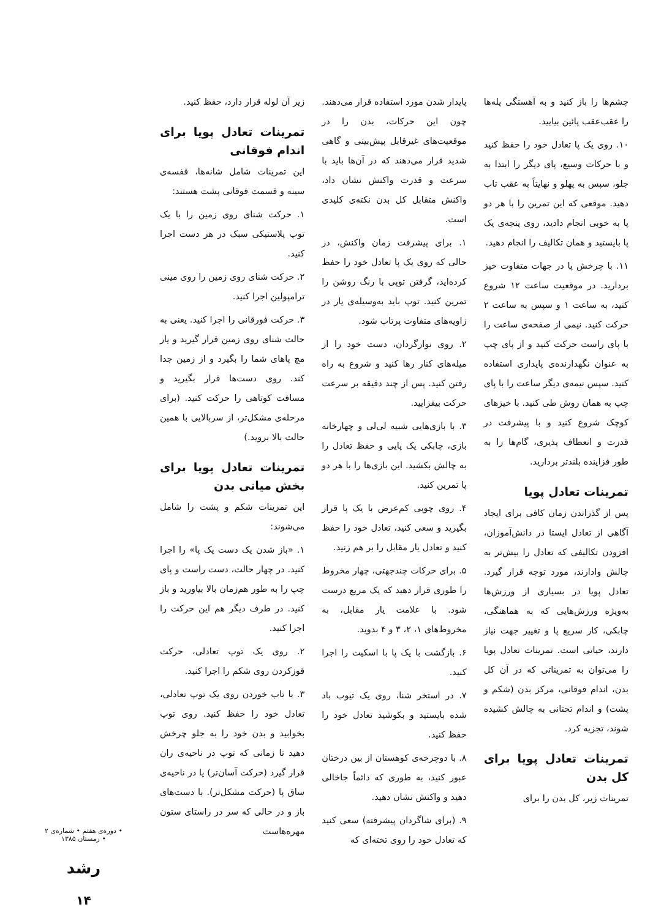چشم‌ها را باز کنید و به آهستگی پله‌ها را عقب‌عقب پائین بیایید.
۱۰. روی یک پا تعادل خود را حفظ کنید و با حرکات وسیع، پای دیگر را ابتدا به جلو، سپس به پهلو و نهایتاً به عقب تاب دهید. موقعی که این تمرین را با هر دو پا به خوبی انجام دادید، روی پنجه‌ی یک پا بایستید و همان تکالیف را انجام دهید.
۱۱. با چرخش پا در جهات متفاوت خیز بردارید. در موقعیت ساعت ۱۲ شروع کنید، به ساعت ۱ و سپس به ساعت ۲ حرکت کنید. نیمی از صفحه‌ی ساعت را با پای راست حرکت کنید و از پای چپ به عنوان نگهدارنده‌ی پایداری استفاده کنید. سپس نیمه‌ی دیگر ساعت را با پای چپ به همان روش طی کنید. با خیزهای کوچک شروع کنید و با پیشرفت در قدرت و انعطاف پذیری، گام‌ها را به طور فزاینده بلندتر بردارید.
تمرینات تعادل پویا
پس از گذراندن زمان کافی برای ایجاد آگاهی از تعادل ایستا در دانش‌آموزان، افزودن تکالیفی که تعادل را بیش‌تر به چالش وادارند، مورد توجه قرار گیرد. تعادل پویا در بسیاری از ورزش‌ها به‌ویژه ورزش‌هایی که به هماهنگی، چابکی، کار سریع پا و تغییر جهت نیاز دارند، حیاتی است. تمرینات تعادل پویا را می‌توان به تمریناتی که در آن کل بدن، اندام فوقانی، مرکز بدن (شکم و پشت) و اندام تحتانی به چالش کشیده شوند، تجزیه کرد.
تمرینات تعادل پویا برای کل بدن
تمرینات زیر، کل بدن را برای
پایدار شدن مورد استفاده قرار می‌دهند. چون این حرکات، بدن را در موقعیت‌های غیرقابل پیش‌بینی و گاهی شدید قرار می‌دهند که در آن‌ها باید با سرعت و قدرت واکنش نشان داد، واکنش متقابل کل بدن نکته‌ی کلیدی است.
۱. برای پیشرفت زمان واکنش، در حالی که روی یک پا تعادل خود را حفظ کرده‌اید، گرفتن توپی با رنگ روشن را تمرین کنید. توپ باید به‌وسیله‌ی یار در زاویه‌های متفاوت پرتاب شود.
۲. روی نوارگردان، دست خود را از میله‌های کنار رها کنید و شروع به راه رفتن کنید. پس از چند دقیقه بر سرعت حرکت بیفزایید.
۳. با بازی‌هایی شبیه لی‌لی و چهارخانه بازی، چابکی یک پایی و حفظ تعادل را به چالش بکشید. این بازی‌ها را با هر دو پا تمرین کنید.
۴. روی چوبی کم‌عرض با یک پا قرار بگیرید و سعی کنید، تعادل خود را حفظ کنید و تعادل یار مقابل را بر هم زنید.
۵. برای حرکات چندجهتی، چهار مخروط را طوری قرار دهید که یک مربع درست شود. با علامت یار مقابل، به مخروط‌های ۱، ۲، ۳ و ۴ بدوید.
۶. بازگشت با یک پا با اسکیت را اجرا کنید.
۷. در استخر شنا، روی یک تیوب باد شده بایستید و بکوشید تعادل خود را حفظ کنید.
۸. با دوچرخه‌ی کوهستان از بین درختان عبور کنید، به طوری که دائماً جاخالی دهید و واکنش نشان دهید.
۹. (برای شاگردان پیشرفته) سعی کنید که تعادل خود را روی تخته‌ای که
زیر آن لوله قرار دارد، حفظ کنید.
تمرینات تعادل پویا برای اندام فوقانی
این تمرینات شامل شانه‌ها، قفسه‌ی سینه و قسمت فوقانی پشت هستند:
۱. حرکت شنای روی زمین را با یک توپ پلاستیکی سبک در هر دست اجرا کنید.
۲. حرکت شنای روی زمین را روی مینی ترامپولین اجرا کنید.
۳. حرکت فورقانی را اجرا کنید. یعنی به حالت شنای روی زمین قرار گیرید و یار مچ پاهای شما را بگیرد و از زمین جدا کند. روی دست‌ها قرار بگیرید و مسافت کوتاهی را حرکت کنید. (برای مرحله‌ی مشکل‌تر، از سربالایی با همین حالت بالا بروید.)
تمرینات تعادل پویا برای بخش میانی بدن
این تمرینات شکم و پشت را شامل می‌شوند:
۱. «باز شدن یک دست یک پا» را اجرا کنید. در چهار حالت، دست راست و پای چپ را به طور هم‌زمان بالا بیاورید و باز کنید. در طرف دیگر هم این حرکت را اجرا کنید.
۲. روی یک توپ تعادلی، حرکت قوزکردن روی شکم را اجرا کنید.
۳. با تاب خوردن روی یک توپ تعادلی، تعادل خود را حفظ کنید. روی توپ بخوابید و بدن خود را به جلو چرخش دهید تا زمانی که توپ در ناحیه‌ی ران قرار گیرد (حرکت آسان‌تر) یا در ناحیه‌ی ساق پا (حرکت مشکل‌تر). با دست‌های باز و در حالی که سر در راستای ستون مهره‌هاست
• دوره‌ی هفتم • شماره‌ی ۲
• زمستان ۱۳۸۵
رشد
۱۴